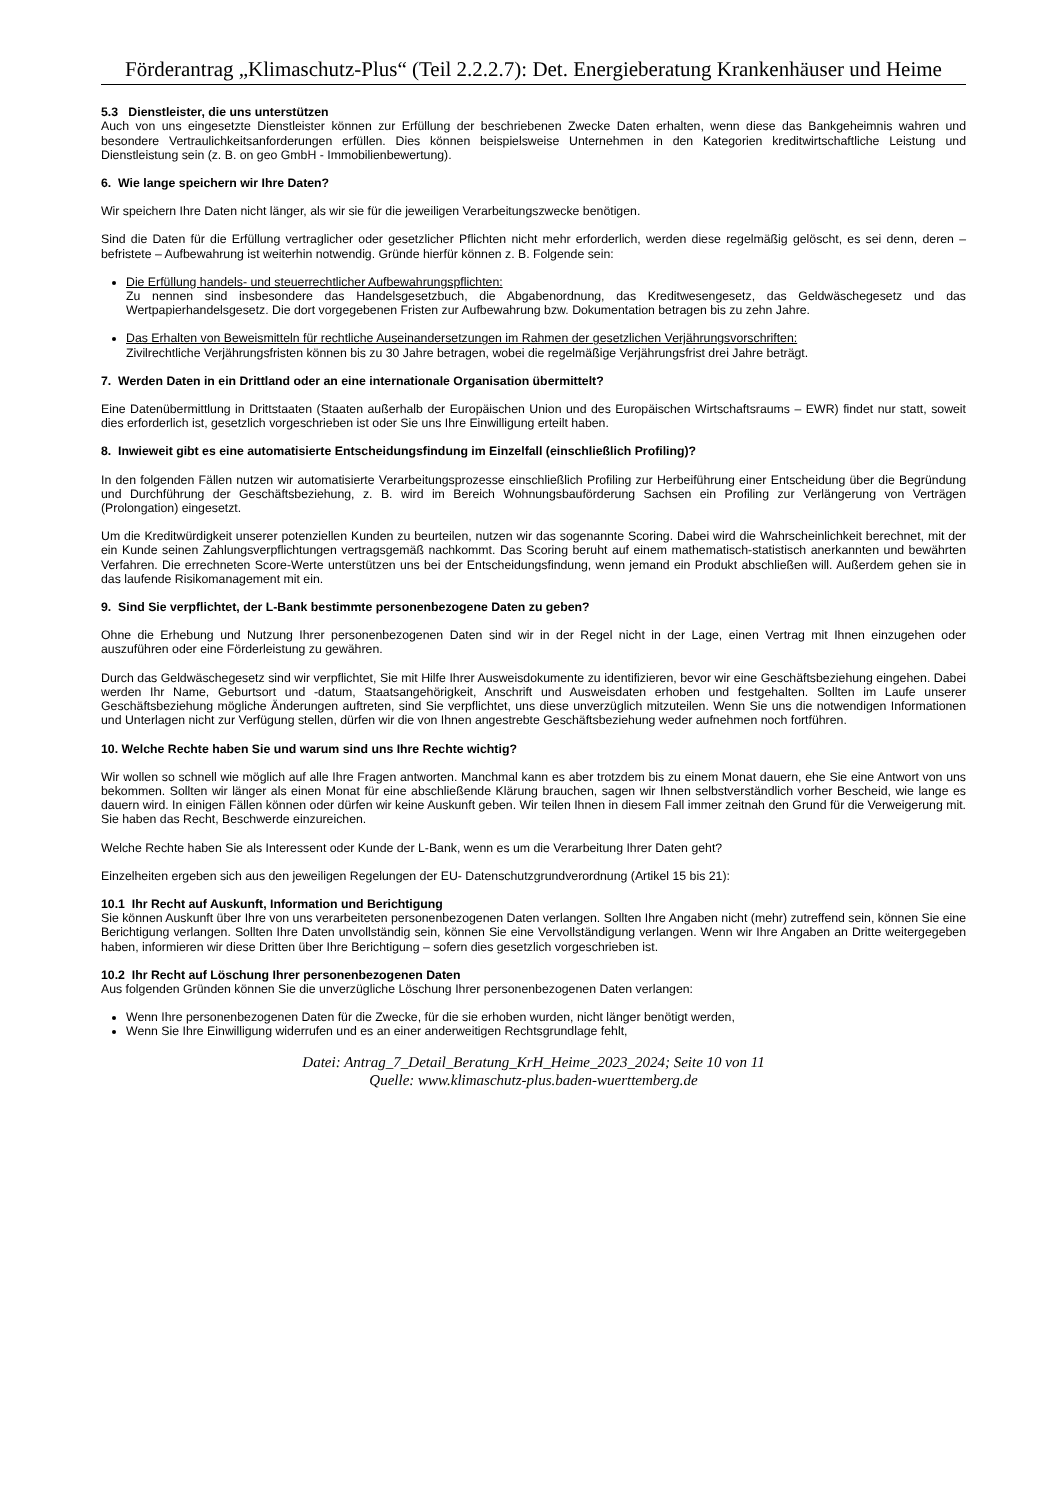Förderantrag „Klimaschutz-Plus“ (Teil 2.2.2.7): Det. Energieberatung Krankenhäuser und Heime
5.3 Dienstleister, die uns unterstützen
Auch von uns eingesetzte Dienstleister können zur Erfüllung der beschriebenen Zwecke Daten erhalten, wenn diese das Bankgeheimnis wahren und besondere Vertraulichkeitsanforderungen erfüllen. Dies können beispielsweise Unternehmen in den Kategorien kreditwirtschaftliche Leistung und Dienstleistung sein (z. B. on geo GmbH - Immobilienbewertung).
6. Wie lange speichern wir Ihre Daten?
Wir speichern Ihre Daten nicht länger, als wir sie für die jeweiligen Verarbeitungszwecke benötigen.
Sind die Daten für die Erfüllung vertraglicher oder gesetzlicher Pflichten nicht mehr erforderlich, werden diese regelmäßig gelöscht, es sei denn, deren – befristete – Aufbewahrung ist weiterhin notwendig. Gründe hierfür können z. B. Folgende sein:
Die Erfüllung handels- und steuerrechtlicher Aufbewahrungspflichten:
Zu nennen sind insbesondere das Handelsgesetzbuch, die Abgabenordnung, das Kreditwesengesetz, das Geldwäschegesetz und das Wertpapierhandelsgesetz. Die dort vorgegebenen Fristen zur Aufbewahrung bzw. Dokumentation betragen bis zu zehn Jahre.
Das Erhalten von Beweismitteln für rechtliche Auseinandersetzungen im Rahmen der gesetzlichen Verjährungsvorschriften:
Zivilrechtliche Verjährungsfristen können bis zu 30 Jahre betragen, wobei die regelmäßige Verjährungsfrist drei Jahre beträgt.
7. Werden Daten in ein Drittland oder an eine internationale Organisation übermittelt?
Eine Datenübermittlung in Drittstaaten (Staaten außerhalb der Europäischen Union und des Europäischen Wirtschaftsraums – EWR) findet nur statt, soweit dies erforderlich ist, gesetzlich vorgeschrieben ist oder Sie uns Ihre Einwilligung erteilt haben.
8. Inwieweit gibt es eine automatisierte Entscheidungsfindung im Einzelfall (einschließlich Profiling)?
In den folgenden Fällen nutzen wir automatisierte Verarbeitungsprozesse einschließlich Profiling zur Herbeiführung einer Entscheidung über die Begründung und Durchführung der Geschäftsbeziehung, z. B. wird im Bereich Wohnungsbauförderung Sachsen ein Profiling zur Verlängerung von Verträgen (Prolongation) eingesetzt.
Um die Kreditwürdigkeit unserer potenziellen Kunden zu beurteilen, nutzen wir das sogenannte Scoring. Dabei wird die Wahrscheinlichkeit berechnet, mit der ein Kunde seinen Zahlungsverpflichtungen vertragsgemäß nachkommt. Das Scoring beruht auf einem mathematisch-statistisch anerkannten und bewährten Verfahren. Die errechneten Score-Werte unterstützen uns bei der Entscheidungsfindung, wenn jemand ein Produkt abschließen will. Außerdem gehen sie in das laufende Risikomanagement mit ein.
9. Sind Sie verpflichtet, der L-Bank bestimmte personenbezogene Daten zu geben?
Ohne die Erhebung und Nutzung Ihrer personenbezogenen Daten sind wir in der Regel nicht in der Lage, einen Vertrag mit Ihnen einzugehen oder auszuführen oder eine Förderleistung zu gewähren.
Durch das Geldwäschegesetz sind wir verpflichtet, Sie mit Hilfe Ihrer Ausweisdokumente zu identifizieren, bevor wir eine Geschäftsbeziehung eingehen. Dabei werden Ihr Name, Geburtsort und -datum, Staatsangehörigkeit, Anschrift und Ausweisdaten erhoben und festgehalten. Sollten im Laufe unserer Geschäftsbeziehung mögliche Änderungen auftreten, sind Sie verpflichtet, uns diese unverzüglich mitzuteilen. Wenn Sie uns die notwendigen Informationen und Unterlagen nicht zur Verfügung stellen, dürfen wir die von Ihnen angestrebte Geschäftsbeziehung weder aufnehmen noch fortführen.
10. Welche Rechte haben Sie und warum sind uns Ihre Rechte wichtig?
Wir wollen so schnell wie möglich auf alle Ihre Fragen antworten. Manchmal kann es aber trotzdem bis zu einem Monat dauern, ehe Sie eine Antwort von uns bekommen. Sollten wir länger als einen Monat für eine abschließende Klärung brauchen, sagen wir Ihnen selbstverständlich vorher Bescheid, wie lange es dauern wird. In einigen Fällen können oder dürfen wir keine Auskunft geben. Wir teilen Ihnen in diesem Fall immer zeitnah den Grund für die Verweigerung mit. Sie haben das Recht, Beschwerde einzureichen.
Welche Rechte haben Sie als Interessent oder Kunde der L-Bank, wenn es um die Verarbeitung Ihrer Daten geht?
Einzelheiten ergeben sich aus den jeweiligen Regelungen der EU- Datenschutzgrundverordnung (Artikel 15 bis 21):
10.1 Ihr Recht auf Auskunft, Information und Berichtigung
Sie können Auskunft über Ihre von uns verarbeiteten personenbezogenen Daten verlangen. Sollten Ihre Angaben nicht (mehr) zutreffend sein, können Sie eine Berichtigung verlangen. Sollten Ihre Daten unvollständig sein, können Sie eine Vervollständigung verlangen. Wenn wir Ihre Angaben an Dritte weitergegeben haben, informieren wir diese Dritten über Ihre Berichtigung – sofern dies gesetzlich vorgeschrieben ist.
10.2 Ihr Recht auf Löschung Ihrer personenbezogenen Daten
Aus folgenden Gründen können Sie die unverzügliche Löschung Ihrer personenbezogenen Daten verlangen:
Wenn Ihre personenbezogenen Daten für die Zwecke, für die sie erhoben wurden, nicht länger benötigt werden,
Wenn Sie Ihre Einwilligung widerrufen und es an einer anderweitigen Rechtsgrundlage fehlt,
Datei: Antrag_7_Detail_Beratung_KrH_Heime_2023_2024; Seite 10 von 11
Quelle: www.klimaschutz-plus.baden-wuerttemberg.de